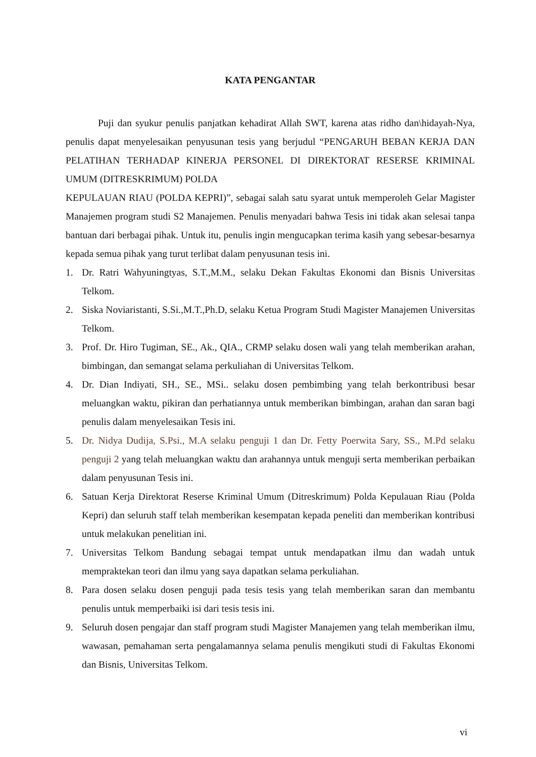KATA PENGANTAR
Puji dan syukur penulis panjatkan kehadirat Allah SWT, karena atas ridho dan\hidayah-Nya, penulis dapat menyelesaikan penyusunan tesis yang berjudul “PENGARUH BEBAN KERJA DAN PELATIHAN TERHADAP KINERJA PERSONEL DI DIREKTORAT RESERSE KRIMINAL UMUM (DITRESKRIMUM) POLDA
KEPULAUAN RIAU (POLDA KEPRI)”, sebagai salah satu syarat untuk memperoleh Gelar Magister Manajemen program studi S2 Manajemen. Penulis menyadari bahwa Tesis ini tidak akan selesai tanpa bantuan dari berbagai pihak. Untuk itu, penulis ingin mengucapkan terima kasih yang sebesar-besarnya kepada semua pihak yang turut terlibat dalam penyusunan tesis ini.
1. Dr. Ratri Wahyuningtyas, S.T.,M.M., selaku Dekan Fakultas Ekonomi dan Bisnis Universitas Telkom.
2. Siska Noviaristanti, S.Si.,M.T.,Ph.D, selaku Ketua Program Studi Magister Manajemen Universitas Telkom.
3. Prof. Dr. Hiro Tugiman, SE., Ak., QIA., CRMP selaku dosen wali yang telah memberikan arahan, bimbingan, dan semangat selama perkuliahan di Universitas Telkom.
4. Dr. Dian Indiyati, SH., SE., MSi.. selaku dosen pembimbing yang telah berkontribusi besar meluangkan waktu, pikiran dan perhatiannya untuk memberikan bimbingan, arahan dan saran bagi penulis dalam menyelesaikan Tesis ini.
5. Dr. Nidya Dudija, S.Psi., M.A selaku penguji 1 dan Dr. Fetty Poerwita Sary, SS., M.Pd selaku penguji 2 yang telah meluangkan waktu dan arahannya untuk menguji serta memberikan perbaikan dalam penyusunan Tesis ini.
6. Satuan Kerja Direktorat Reserse Kriminal Umum (Ditreskrimum) Polda Kepulauan Riau (Polda Kepri) dan seluruh staff telah memberikan kesempatan kepada peneliti dan memberikan kontribusi untuk melakukan penelitian ini.
7. Universitas Telkom Bandung sebagai tempat untuk mendapatkan ilmu dan wadah untuk mempraktekan teori dan ilmu yang saya dapatkan selama perkuliahan.
8. Para dosen selaku dosen penguji pada tesis tesis yang telah memberikan saran dan membantu penulis untuk memperbaiki isi dari tesis tesis ini.
9. Seluruh dosen pengajar dan staff program studi Magister Manajemen yang telah memberikan ilmu, wawasan, pemahaman serta pengalamannya selama penulis mengikuti studi di Fakultas Ekonomi dan Bisnis, Universitas Telkom.
vi